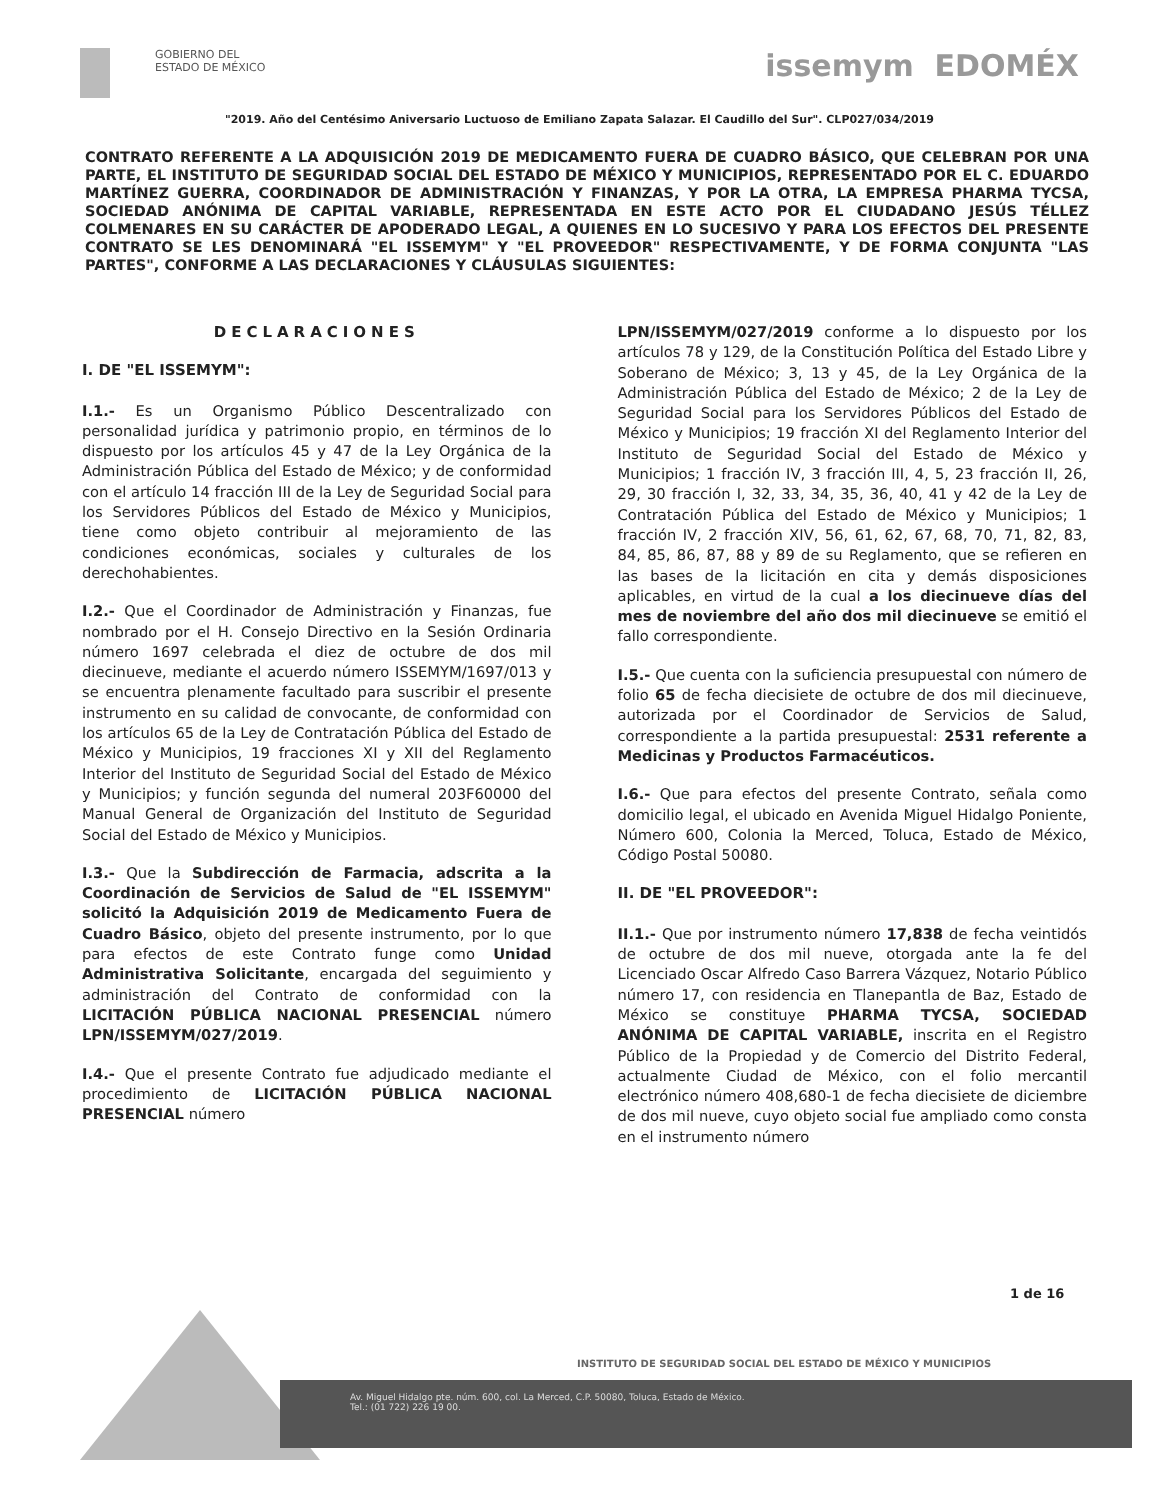GOBIERNO DEL
ESTADO DE MÉXICO
issemym EDOMÉX
"2019. Año del Centésimo Aniversario Luctuoso de Emiliano Zapata Salazar. El Caudillo del Sur". CLP027/034/2019
CONTRATO REFERENTE A LA ADQUISICIÓN 2019 DE MEDICAMENTO FUERA DE CUADRO BÁSICO, QUE CELEBRAN POR UNA PARTE, EL INSTITUTO DE SEGURIDAD SOCIAL DEL ESTADO DE MÉXICO Y MUNICIPIOS, REPRESENTADO POR EL C. EDUARDO MARTÍNEZ GUERRA, COORDINADOR DE ADMINISTRACIÓN Y FINANZAS, Y POR LA OTRA, LA EMPRESA PHARMA TYCSA, SOCIEDAD ANÓNIMA DE CAPITAL VARIABLE, REPRESENTADA EN ESTE ACTO POR EL CIUDADANO JESÚS TÉLLEZ COLMENARES EN SU CARÁCTER DE APODERADO LEGAL, A QUIENES EN LO SUCESIVO Y PARA LOS EFECTOS DEL PRESENTE CONTRATO SE LES DENOMINARÁ "EL ISSEMYM" Y "EL PROVEEDOR" RESPECTIVAMENTE, Y DE FORMA CONJUNTA "LAS PARTES", CONFORME A LAS DECLARACIONES Y CLÁUSULAS SIGUIENTES:
DECLARACIONES
I. DE "EL ISSEMYM":
I.1.- Es un Organismo Público Descentralizado con personalidad jurídica y patrimonio propio, en términos de lo dispuesto por los artículos 45 y 47 de la Ley Orgánica de la Administración Pública del Estado de México; y de conformidad con el artículo 14 fracción III de la Ley de Seguridad Social para los Servidores Públicos del Estado de México y Municipios, tiene como objeto contribuir al mejoramiento de las condiciones económicas, sociales y culturales de los derechohabientes.
I.2.- Que el Coordinador de Administración y Finanzas, fue nombrado por el H. Consejo Directivo en la Sesión Ordinaria número 1697 celebrada el diez de octubre de dos mil diecinueve, mediante el acuerdo número ISSEMYM/1697/013 y se encuentra plenamente facultado para suscribir el presente instrumento en su calidad de convocante, de conformidad con los artículos 65 de la Ley de Contratación Pública del Estado de México y Municipios, 19 fracciones XI y XII del Reglamento Interior del Instituto de Seguridad Social del Estado de México y Municipios; y función segunda del numeral 203F60000 del Manual General de Organización del Instituto de Seguridad Social del Estado de México y Municipios.
I.3.- Que la Subdirección de Farmacia, adscrita a la Coordinación de Servicios de Salud de "EL ISSEMYM" solicitó la Adquisición 2019 de Medicamento Fuera de Cuadro Básico, objeto del presente instrumento, por lo que para efectos de este Contrato funge como Unidad Administrativa Solicitante, encargada del seguimiento y administración del Contrato de conformidad con la LICITACIÓN PÚBLICA NACIONAL PRESENCIAL número LPN/ISSEMYM/027/2019.
I.4.- Que el presente Contrato fue adjudicado mediante el procedimiento de LICITACIÓN PÚBLICA NACIONAL PRESENCIAL número
LPN/ISSEMYM/027/2019 conforme a lo dispuesto por los artículos 78 y 129, de la Constitución Política del Estado Libre y Soberano de México; 3, 13 y 45, de la Ley Orgánica de la Administración Pública del Estado de México; 2 de la Ley de Seguridad Social para los Servidores Públicos del Estado de México y Municipios; 19 fracción XI del Reglamento Interior del Instituto de Seguridad Social del Estado de México y Municipios; 1 fracción IV, 3 fracción III, 4, 5, 23 fracción II, 26, 29, 30 fracción I, 32, 33, 34, 35, 36, 40, 41 y 42 de la Ley de Contratación Pública del Estado de México y Municipios; 1 fracción IV, 2 fracción XIV, 56, 61, 62, 67, 68, 70, 71, 82, 83, 84, 85, 86, 87, 88 y 89 de su Reglamento, que se refieren en las bases de la licitación en cita y demás disposiciones aplicables, en virtud de la cual a los diecinueve días del mes de noviembre del año dos mil diecinueve se emitió el fallo correspondiente.
I.5.- Que cuenta con la suficiencia presupuestal con número de folio 65 de fecha diecisiete de octubre de dos mil diecinueve, autorizada por el Coordinador de Servicios de Salud, correspondiente a la partida presupuestal: 2531 referente a Medicinas y Productos Farmacéuticos.
I.6.- Que para efectos del presente Contrato, señala como domicilio legal, el ubicado en Avenida Miguel Hidalgo Poniente, Número 600, Colonia la Merced, Toluca, Estado de México, Código Postal 50080.
II. DE "EL PROVEEDOR":
II.1.- Que por instrumento número 17,838 de fecha veintidós de octubre de dos mil nueve, otorgada ante la fe del Licenciado Oscar Alfredo Caso Barrera Vázquez, Notario Público número 17, con residencia en Tlanepantla de Baz, Estado de México se constituye PHARMA TYCSA, SOCIEDAD ANÓNIMA DE CAPITAL VARIABLE, inscrita en el Registro Público de la Propiedad y de Comercio del Distrito Federal, actualmente Ciudad de México, con el folio mercantil electrónico número 408,680-1 de fecha diecisiete de diciembre de dos mil nueve, cuyo objeto social fue ampliado como consta en el instrumento número
1 de 16
INSTITUTO DE SEGURIDAD SOCIAL DEL ESTADO DE MÉXICO Y MUNICIPIOS
Av. Miguel Hidalgo pte. núm. 600, col. La Merced, C.P. 50080, Toluca, Estado de México.
Tel.: (01 722) 226 19 00.